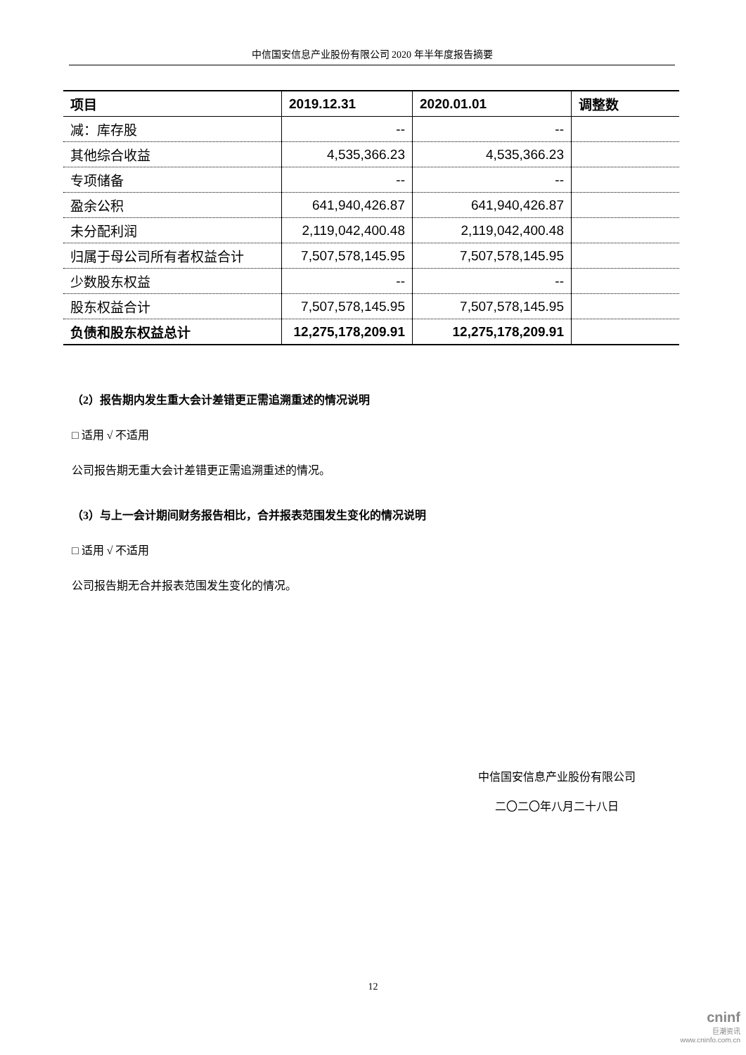中信国安信息产业股份有限公司 2020 年半年度报告摘要
| 项目 | 2019.12.31 | 2020.01.01 | 调整数 |
| --- | --- | --- | --- |
| 减：库存股 | -- | -- | |
| 其他综合收益 | 4,535,366.23 | 4,535,366.23 | |
| 专项储备 | -- | -- | |
| 盈余公积 | 641,940,426.87 | 641,940,426.87 | |
| 未分配利润 | 2,119,042,400.48 | 2,119,042,400.48 | |
| 归属于母公司所有者权益合计 | 7,507,578,145.95 | 7,507,578,145.95 | |
| 少数股东权益 | -- | -- | |
| 股东权益合计 | 7,507,578,145.95 | 7,507,578,145.95 | |
| 负债和股东权益总计 | 12,275,178,209.91 | 12,275,178,209.91 | |
（2）报告期内发生重大会计差错更正需追溯重述的情况说明
□ 适用 √ 不适用
公司报告期无重大会计差错更正需追溯重述的情况。
（3）与上一会计期间财务报告相比，合并报表范围发生变化的情况说明
□ 适用 √ 不适用
公司报告期无合并报表范围发生变化的情况。
中信国安信息产业股份有限公司
二〇二〇年八月二十八日
12
cninf
巨潮资讯
www.cninfo.com.cn